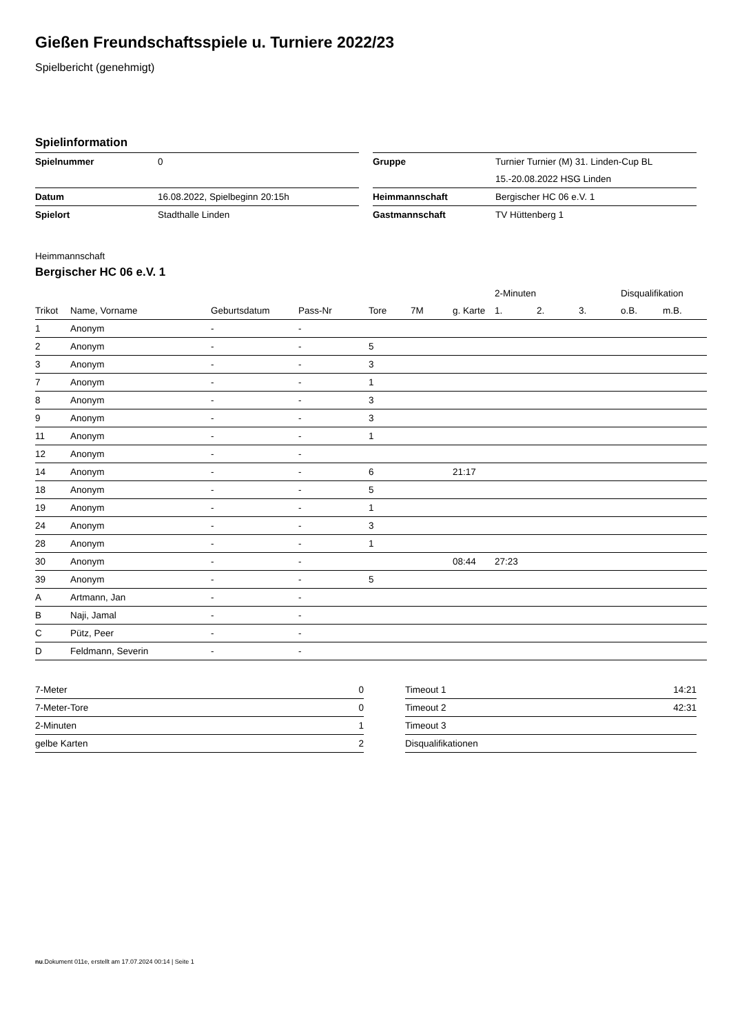Gießen Freundschaftsspiele u. Turniere 2022/23
Spielbericht (genehmigt)
Spielinformation
| Spielnummer | 0 |
| Datum | 16.08.2022, Spielbeginn 20:15h |
| Spielort | Stadthalle Linden |
| Gruppe | Turnier Turnier (M) 31. Linden-Cup BL |
| | 15.-20.08.2022 HSG Linden |
| Heimmannschaft | Bergischer HC 06 e.V. 1 |
| Gastmannschaft | TV Hüttenberg 1 |
Heimmannschaft
Bergischer HC 06 e.V. 1
| | | | | | | | 2-Minuten | | | Disqualifikation | |
| --- | --- | --- | --- | --- | --- | --- | --- | --- | --- | --- | --- |
| Trikot | Name, Vorname | Geburtsdatum | Pass-Nr | Tore | 7M | g. Karte | 1. | 2. | 3. | o.B. | m.B. |
| 1 | Anonym | - | - | | | | | | | | |
| 2 | Anonym | - | - | 5 | | | | | | | |
| 3 | Anonym | - | - | 3 | | | | | | | |
| 7 | Anonym | - | - | 1 | | | | | | | |
| 8 | Anonym | - | - | 3 | | | | | | | |
| 9 | Anonym | - | - | 3 | | | | | | | |
| 11 | Anonym | - | - | 1 | | | | | | | |
| 12 | Anonym | - | - | | | | | | | | |
| 14 | Anonym | - | - | 6 | | 21:17 | | | | | |
| 18 | Anonym | - | - | 5 | | | | | | | |
| 19 | Anonym | - | - | 1 | | | | | | | |
| 24 | Anonym | - | - | 3 | | | | | | | |
| 28 | Anonym | - | - | 1 | | | | | | | |
| 30 | Anonym | - | - | | | 08:44 | 27:23 | | | | |
| 39 | Anonym | - | - | 5 | | | | | | | |
| A | Artmann, Jan | - | - | | | | | | | | |
| B | Naji, Jamal | - | - | | | | | | | | |
| C | Pütz, Peer | - | - | | | | | | | | |
| D | Feldmann, Severin | - | - | | | | | | | | |
| 7-Meter | 0 |
| 7-Meter-Tore | 0 |
| 2-Minuten | 1 |
| gelbe Karten | 2 |
| Timeout 1 | 14:21 |
| Timeout 2 | 42:31 |
| Timeout 3 | |
| Disqualifikationen | |
nu.Dokument 011e, erstellt am 17.07.2024 00:14 | Seite 1